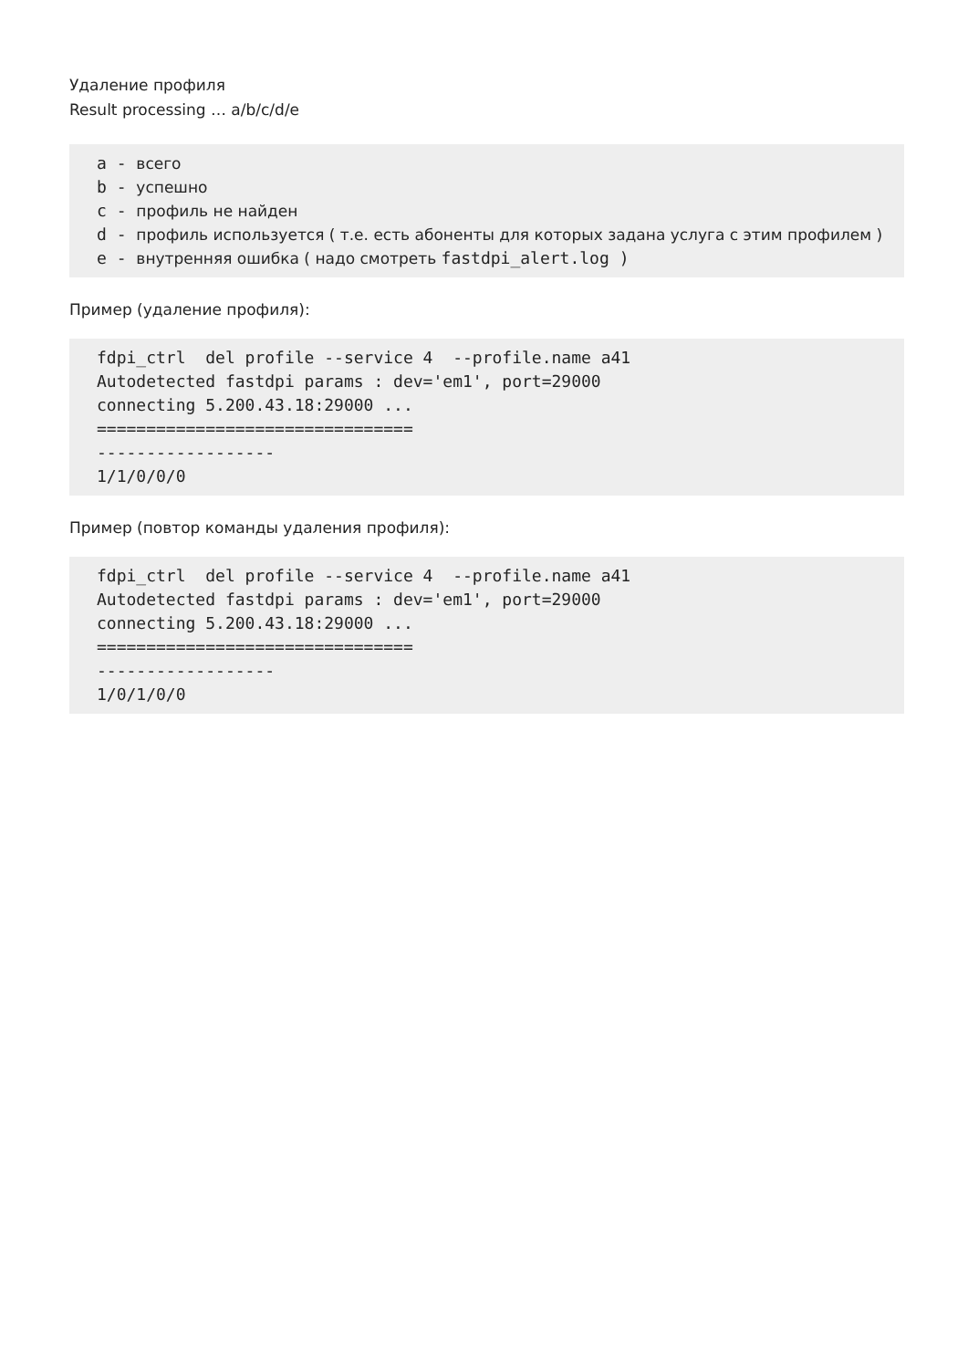Удаление профиля
Result processing … a/b/c/d/e
a - всего
b - успешно
c - профиль не найден
d - профиль используется ( т.е. есть абоненты для которых задана услуга с этим профилем )
e - внутренняя ошибка ( надо смотреть fastdpi_alert.log )
Пример (удаление профиля):
fdpi_ctrl  del profile --service 4  --profile.name a41
Autodetected fastdpi params : dev='em1', port=29000
connecting 5.200.43.18:29000 ...
================================
------------------
1/1/0/0/0
Пример (повтор команды удаления профиля):
fdpi_ctrl  del profile --service 4  --profile.name a41
Autodetected fastdpi params : dev='em1', port=29000
connecting 5.200.43.18:29000 ...
================================
------------------
1/0/1/0/0